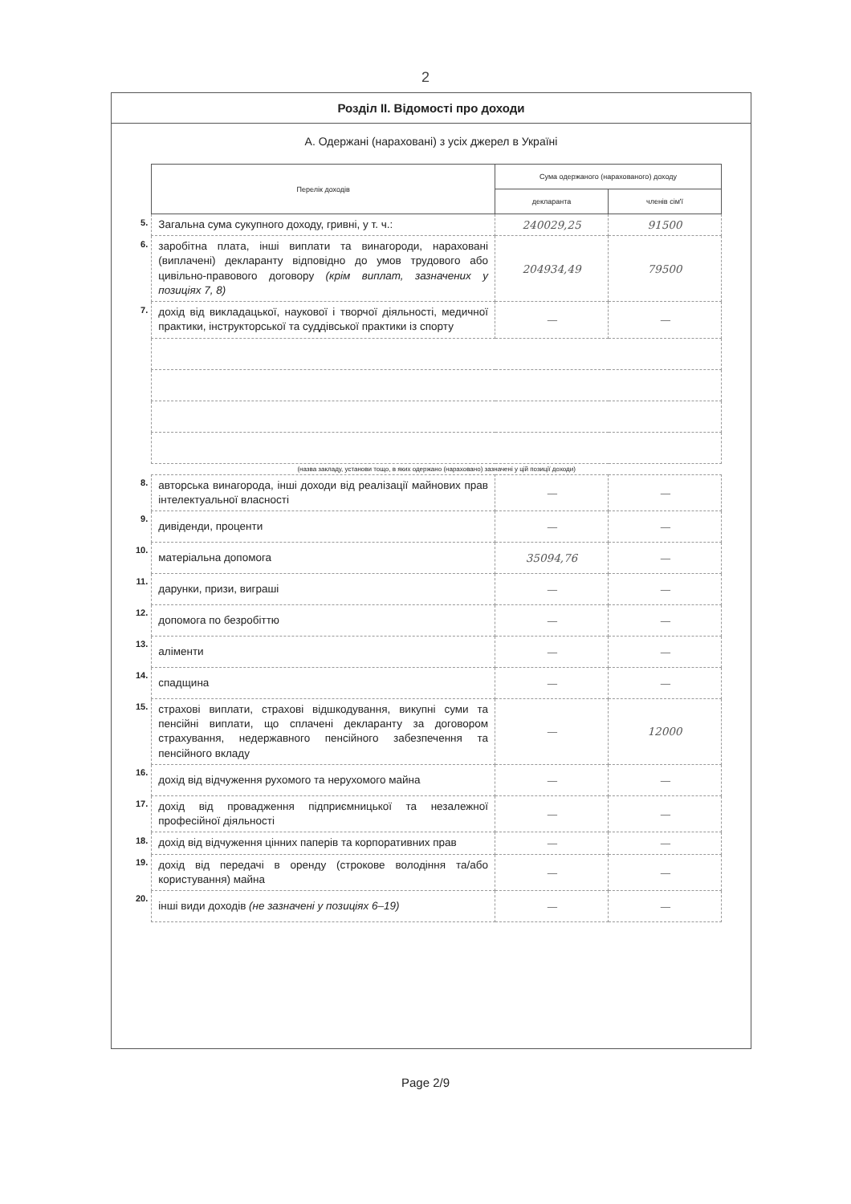2
Розділ ІІ. Відомості про доходи
А. Одержані (нараховані) з усіх джерел в Україні
| | Перелік доходів | Сума одержаного (нарахованого) доходу | |
| | | декларанта | членів сім'ї |
| 5. | Загальна сума сукупного доходу, гривні, у т. ч.: | 240029,25 | 91500 |
| 6. | заробітна плата, інші виплати та винагороди, нараховані (виплачені) декларанту відповідно до умов трудового або цивільно-правового договору (крім виплат, зазначених у позиціях 7, 8) | 204934,49 | 79500 |
| 7. | дохід від викладацької, наукової і творчої діяльності, медичної практики, інструкторської та суддівської практики із спорту | — | — |
| | (назва закладу, установи тощо, в яких одержано (нараховано) зазначені у цій позиції доходи) | | |
| 8. | авторська винагорода, інші доходи від реалізації майнових прав інтелектуальної власності | — | — |
| 9. | дивіденди, проценти | — | — |
| 10. | матеріальна допомога | 35094,76 | — |
| 11. | дарунки, призи, виграші | — | — |
| 12. | допомога по безробіттю | — | — |
| 13. | аліменти | — | — |
| 14. | спадщина | — | — |
| 15. | страхові виплати, страхові відшкодування, викупні суми та пенсійні виплати, що сплачені декларанту за договором страхування, недержавного пенсійного забезпечення та пенсійного вкладу | — | 12000 |
| 16. | дохід від відчуження рухомого та нерухомого майна | — | — |
| 17. | дохід від провадження підприємницької та незалежної професійної діяльності | — | — |
| 18. | дохід від відчуження цінних паперів та корпоративних прав | — | — |
| 19. | дохід від передачі в оренду (строкове володіння та/або користування) майна | — | — |
| 20. | інші види доходів (не зазначені у позиціях 6–19) | — | — |
Page 2/9